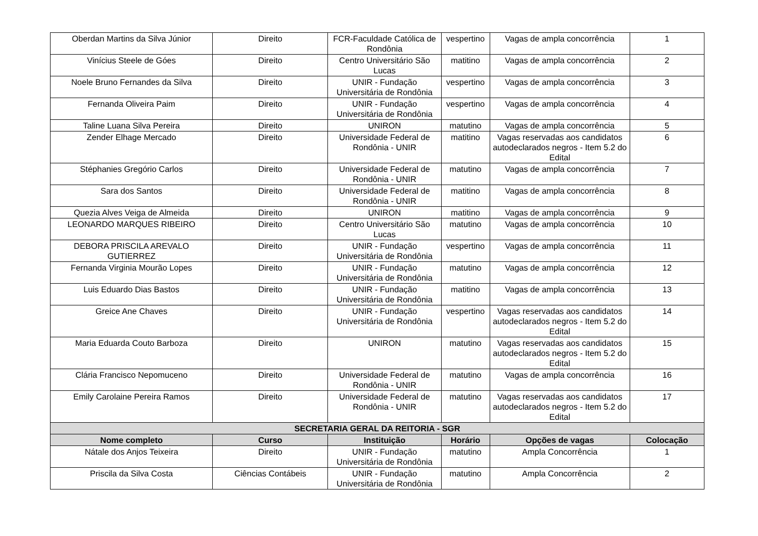| Oberdan Martins da Silva Júnior | Direito | FCR-Faculdade Católica de Rondônia | vespertino | Vagas de ampla concorrência | 1 |
| Vinícius Steele de Góes | Direito | Centro Universitário São Lucas | matitino | Vagas de ampla concorrência | 2 |
| Noele Bruno Fernandes da Silva | Direito | UNIR - Fundação Universitária de Rondônia | vespertino | Vagas de ampla concorrência | 3 |
| Fernanda Oliveira Paim | Direito | UNIR - Fundação Universitária de Rondônia | vespertino | Vagas de ampla concorrência | 4 |
| Taline Luana Silva Pereira | Direito | UNIRON | matutino | Vagas de ampla concorrência | 5 |
| Zender Elhage Mercado | Direito | Universidade Federal de Rondônia - UNIR | matitino | Vagas reservadas aos candidatos autodeclarados negros - Item 5.2 do Edital | 6 |
| Stéphanies Gregório Carlos | Direito | Universidade Federal de Rondônia - UNIR | matutino | Vagas de ampla concorrência | 7 |
| Sara dos Santos | Direito | Universidade Federal de Rondônia - UNIR | matitino | Vagas de ampla concorrência | 8 |
| Quezia Alves Veiga de Almeida | Direito | UNIRON | matitino | Vagas de ampla concorrência | 9 |
| LEONARDO MARQUES RIBEIRO | Direito | Centro Universitário São Lucas | matutino | Vagas de ampla concorrência | 10 |
| DEBORA PRISCILA AREVALO GUTIERREZ | Direito | UNIR - Fundação Universitária de Rondônia | vespertino | Vagas de ampla concorrência | 11 |
| Fernanda Virginia Mourão Lopes | Direito | UNIR - Fundação Universitária de Rondônia | matutino | Vagas de ampla concorrência | 12 |
| Luis Eduardo Dias Bastos | Direito | UNIR - Fundação Universitária de Rondônia | matitino | Vagas de ampla concorrência | 13 |
| Greice Ane Chaves | Direito | UNIR - Fundação Universitária de Rondônia | vespertino | Vagas reservadas aos candidatos autodeclarados negros - Item 5.2 do Edital | 14 |
| Maria Eduarda Couto Barboza | Direito | UNIRON | matutino | Vagas reservadas aos candidatos autodeclarados negros - Item 5.2 do Edital | 15 |
| Clária Francisco Nepomuceno | Direito | Universidade Federal de Rondônia - UNIR | matutino | Vagas de ampla concorrência | 16 |
| Emily Carolaine Pereira Ramos | Direito | Universidade Federal de Rondônia - UNIR | matutino | Vagas reservadas aos candidatos autodeclarados negros - Item 5.2 do Edital | 17 |
| SECRETARIA GERAL DA REITORIA - SGR | | | | | |
| Nome completo | Curso | Instituição | Horário | Opções de vagas | Colocação |
| Nátale dos Anjos Teixeira | Direito | UNIR - Fundação Universitária de Rondônia | matutino | Ampla Concorrência | 1 |
| Priscila da Silva Costa | Ciências Contábeis | UNIR - Fundação Universitária de Rondônia | matutino | Ampla Concorrência | 2 |